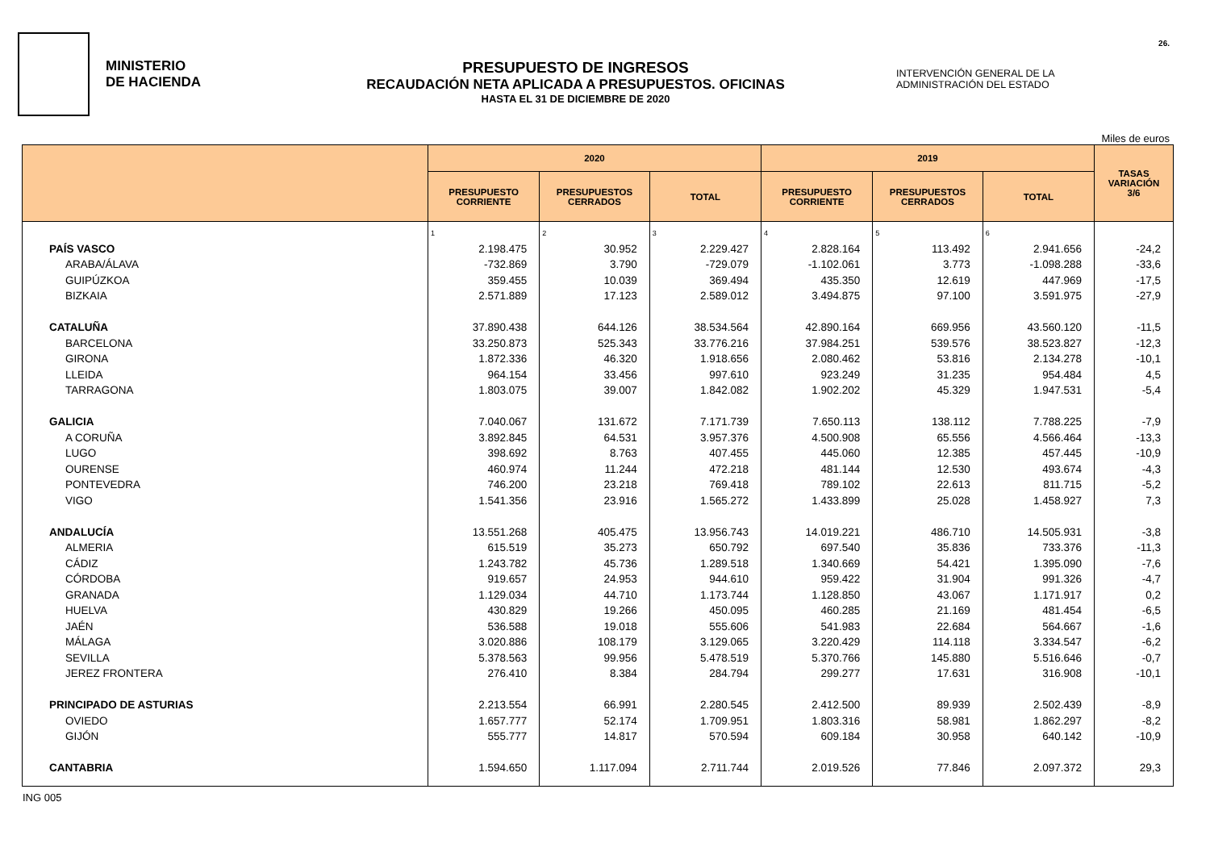MINISTERIO
DE HACIENDA
PRESUPUESTO DE INGRESOS
RECAUDACIÓN NETA APLICADA A PRESUPUESTOS. OFICINAS
HASTA EL 31 DE DICIEMBRE DE 2020
INTERVENCIÓN GENERAL DE LA
ADMINISTRACIÓN DEL ESTADO
26.
Miles de euros
| | 2020 | | | 2019 | | | TASAS VARIACIÓN 3/6 |
| --- | --- | --- | --- | --- | --- | --- | --- |
| | PRESUPUESTO CORRIENTE | PRESUPUESTOS CERRADOS | TOTAL | PRESUPUESTO CORRIENTE | PRESUPUESTOS CERRADOS | TOTAL | |
| | 1 | 2 | 3 | 4 | 5 | 6 | |
| PAÍS VASCO | 2.198.475 | 30.952 | 2.229.427 | 2.828.164 | 113.492 | 2.941.656 | -24,2 |
| ARABA/ÁLAVA | -732.869 | 3.790 | -729.079 | -1.102.061 | 3.773 | -1.098.288 | -33,6 |
| GUIPÚZKOA | 359.455 | 10.039 | 369.494 | 435.350 | 12.619 | 447.969 | -17,5 |
| BIZKAIA | 2.571.889 | 17.123 | 2.589.012 | 3.494.875 | 97.100 | 3.591.975 | -27,9 |
| CATALUÑA | 37.890.438 | 644.126 | 38.534.564 | 42.890.164 | 669.956 | 43.560.120 | -11,5 |
| BARCELONA | 33.250.873 | 525.343 | 33.776.216 | 37.984.251 | 539.576 | 38.523.827 | -12,3 |
| GIRONA | 1.872.336 | 46.320 | 1.918.656 | 2.080.462 | 53.816 | 2.134.278 | -10,1 |
| LLEIDA | 964.154 | 33.456 | 997.610 | 923.249 | 31.235 | 954.484 | 4,5 |
| TARRAGONA | 1.803.075 | 39.007 | 1.842.082 | 1.902.202 | 45.329 | 1.947.531 | -5,4 |
| GALICIA | 7.040.067 | 131.672 | 7.171.739 | 7.650.113 | 138.112 | 7.788.225 | -7,9 |
| A CORUÑA | 3.892.845 | 64.531 | 3.957.376 | 4.500.908 | 65.556 | 4.566.464 | -13,3 |
| LUGO | 398.692 | 8.763 | 407.455 | 445.060 | 12.385 | 457.445 | -10,9 |
| OURENSE | 460.974 | 11.244 | 472.218 | 481.144 | 12.530 | 493.674 | -4,3 |
| PONTEVEDRA | 746.200 | 23.218 | 769.418 | 789.102 | 22.613 | 811.715 | -5,2 |
| VIGO | 1.541.356 | 23.916 | 1.565.272 | 1.433.899 | 25.028 | 1.458.927 | 7,3 |
| ANDALUCÍA | 13.551.268 | 405.475 | 13.956.743 | 14.019.221 | 486.710 | 14.505.931 | -3,8 |
| ALMERIA | 615.519 | 35.273 | 650.792 | 697.540 | 35.836 | 733.376 | -11,3 |
| CÁDIZ | 1.243.782 | 45.736 | 1.289.518 | 1.340.669 | 54.421 | 1.395.090 | -7,6 |
| CÓRDOBA | 919.657 | 24.953 | 944.610 | 959.422 | 31.904 | 991.326 | -4,7 |
| GRANADA | 1.129.034 | 44.710 | 1.173.744 | 1.128.850 | 43.067 | 1.171.917 | 0,2 |
| HUELVA | 430.829 | 19.266 | 450.095 | 460.285 | 21.169 | 481.454 | -6,5 |
| JAÉN | 536.588 | 19.018 | 555.606 | 541.983 | 22.684 | 564.667 | -1,6 |
| MÁLAGA | 3.020.886 | 108.179 | 3.129.065 | 3.220.429 | 114.118 | 3.334.547 | -6,2 |
| SEVILLA | 5.378.563 | 99.956 | 5.478.519 | 5.370.766 | 145.880 | 5.516.646 | -0,7 |
| JEREZ FRONTERA | 276.410 | 8.384 | 284.794 | 299.277 | 17.631 | 316.908 | -10,1 |
| PRINCIPADO DE ASTURIAS | 2.213.554 | 66.991 | 2.280.545 | 2.412.500 | 89.939 | 2.502.439 | -8,9 |
| OVIEDO | 1.657.777 | 52.174 | 1.709.951 | 1.803.316 | 58.981 | 1.862.297 | -8,2 |
| GIJÓN | 555.777 | 14.817 | 570.594 | 609.184 | 30.958 | 640.142 | -10,9 |
| CANTABRIA | 1.594.650 | 1.117.094 | 2.711.744 | 2.019.526 | 77.846 | 2.097.372 | 29,3 |
ING 005